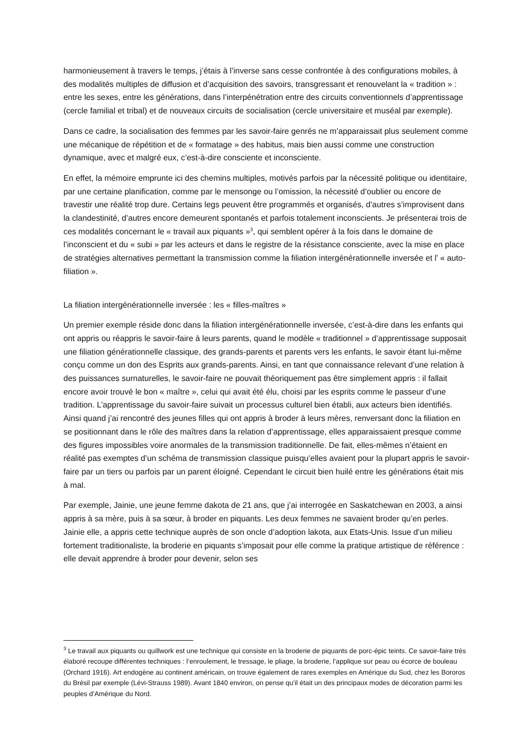harmonieusement à travers le temps, j’étais à l’inverse sans cesse confrontée à des configurations mobiles, à des modalités multiples de diffusion et d’acquisition des savoirs, transgressant et renouvelant la « tradition » : entre les sexes, entre les générations, dans l’interpénétration entre des circuits conventionnels d’apprentissage (cercle familial et tribal) et de nouveaux circuits de socialisation (cercle universitaire et muséal par exemple).
Dans ce cadre, la socialisation des femmes par les savoir-faire genrés ne m’apparaissait plus seulement comme une mécanique de répétition et de « formatage » des habitus, mais bien aussi comme une construction dynamique, avec et malgré eux, c’est-à-dire consciente et inconsciente.
En effet, la mémoire emprunte ici des chemins multiples, motivés parfois par la nécessité politique ou identitaire, par une certaine planification, comme par le mensonge ou l’omission, la nécessité d’oublier ou encore de travestir une réalité trop dure. Certains legs peuvent être programmés et organisés, d’autres s’improvisent dans la clandestinité, d’autres encore demeurent spontanés et parfois totalement inconscients. Je présenterai trois de ces modalités concernant le « travail aux piquants »<sup>3</sup>, qui semblent opérer à la fois dans le domaine de l’inconscient et du « subi » par les acteurs et dans le registre de la résistance consciente, avec la mise en place de stratégies alternatives permettant la transmission comme la filiation intergénérationnelle inversée et l’ « auto-filiation ».
La filiation intergénérationnelle inversée : les « filles-maîtres »
Un premier exemple réside donc dans la filiation intergénérationnelle inversée, c’est-à-dire dans les enfants qui ont appris ou réappris le savoir-faire à leurs parents, quand le modèle « traditionnel » d’apprentissage supposait une filiation générationnelle classique, des grands-parents et parents vers les enfants, le savoir étant lui-même conçu comme un don des Esprits aux grands-parents. Ainsi, en tant que connaissance relevant d’une relation à des puissances surnaturelles, le savoir-faire ne pouvait théoriquement pas être simplement appris : il fallait encore avoir trouvé le bon « maître », celui qui avait été élu, choisi par les esprits comme le passeur d’une tradition. L’apprentissage du savoir-faire suivait un processus culturel bien établi, aux acteurs bien identifiés. Ainsi quand j’ai rencontré des jeunes filles qui ont appris à broder à leurs mères, renversant donc la filiation en se positionnant dans le rôle des maîtres dans la relation d’apprentissage, elles apparaissaient presque comme des figures impossibles voire anormales de la transmission traditionnelle. De fait, elles-mêmes n’étaient en réalité pas exemptes d’un schéma de transmission classique puisqu’elles avaient pour la plupart appris le savoir-faire par un tiers ou parfois par un parent éloigné. Cependant le circuit bien huilé entre les générations était mis à mal.
Par exemple, Jainie, une jeune femme dakota de 21 ans, que j’ai interrogée en Saskatchewan en 2003, a ainsi appris à sa mère, puis à sa sœur, à broder en piquants. Les deux femmes ne savaient broder qu’en perles. Jainie elle, a appris cette technique auprès de son oncle d’adoption lakota, aux Etats-Unis. Issue d’un milieu fortement traditionaliste, la broderie en piquants s’imposait pour elle comme la pratique artistique de référence : elle devait apprendre à broder pour devenir, selon ses
<sup>3</sup> Le travail aux piquants ou quillwork est une technique qui consiste en la broderie de piquants de porc-épic teints. Ce savoir-faire très élaboré recoupe différentes techniques : l’enroulement, le tressage, le pliage, la broderie, l’applique sur peau ou écorce de bouleau (Orchard 1916). Art endogène au continent américain, on trouve également de rares exemples en Amérique du Sud, chez les Bororos du Brésil par exemple (Lévi-Strauss 1989). Avant 1840 environ, on pense qu’il était un des principaux modes de décoration parmi les peuples d’Amérique du Nord.